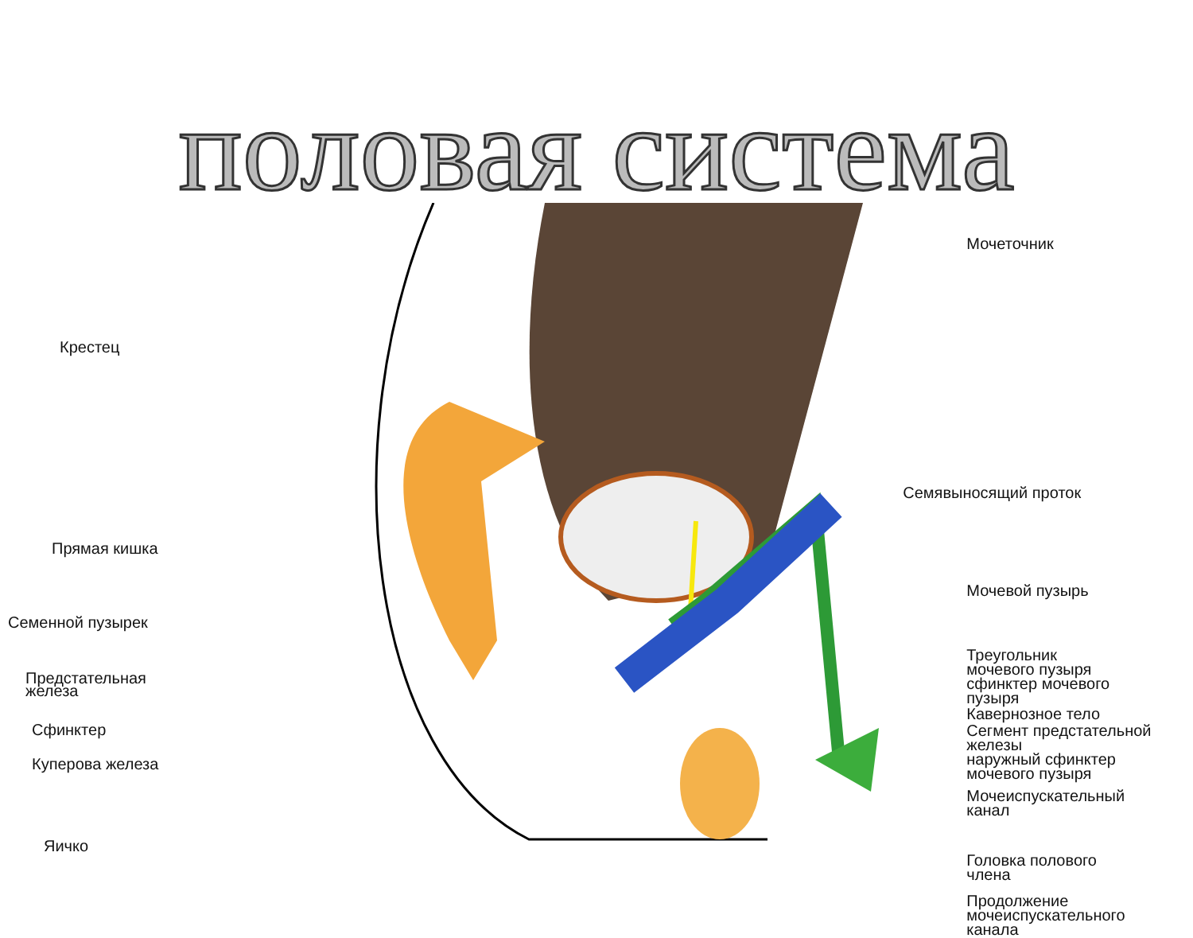половая система
Крестец
Прямая кишка
Семенной пузырек
Предстательная
железа
Сфинктер
Куперова железа
Яичко
Мочеточник
Семявыносящий проток
Мочевой пузырь
Треугольник
мочевого пузыря
сфинктер мочевого
пузыря
Кавернозное тело
Сегмент предстательной
железы
наружный сфинктер
мочевого пузыря
Мочеиспускательный
канал
Головка полового
члена
Продолжение
мочеиспускательного
канала